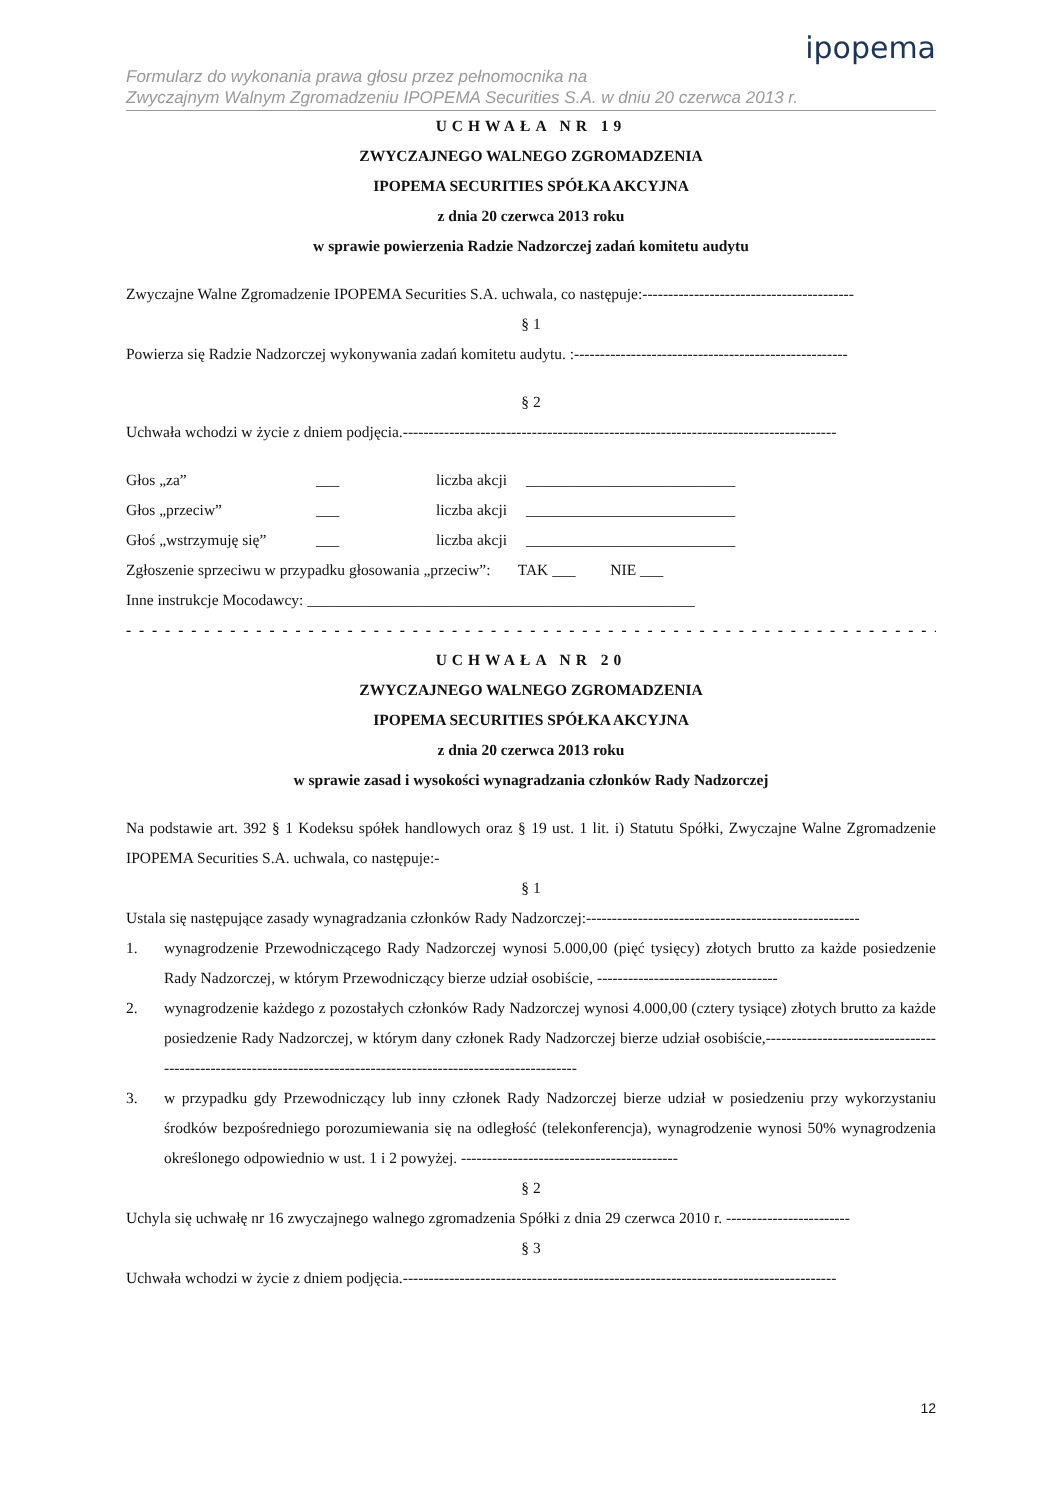ipopema
Formularz do wykonania prawa głosu przez pełnomocnika na
Zwyczajnym Walnym Zgromadzeniu IPOPEMA Securities S.A. w dniu 20 czerwca 2013 r.
UCHWAŁA NR 19
ZWYCZAJNEGO WALNEGO ZGROMADZENIA
IPOPEMA SECURITIES SPÓŁKA AKCYJNA
z dnia 20 czerwca 2013 roku
w sprawie powierzenia Radzie Nadzorczej zadań komitetu audytu
Zwyczajne Walne Zgromadzenie IPOPEMA Securities S.A. uchwala, co następuje:-----------------------------------------
§ 1
Powierza się Radzie Nadzorczej wykonywania zadań komitetu audytu. :-----------------------------------------------------
§ 2
Uchwała wchodzi w życie z dniem podjęcia.------------------------------------------------------------------------------------
Głos „za” ___ liczba akcji ___________________________ Głos „przeciw” ___ liczba akcji ___________________________ Głoś „wstrzymuję się” ___ liczba akcji ___________________________
Zgłoszenie sprzeciwu w przypadku głosowania „przeciw”: TAK ___ NIE ___
Inne instrukcje Mocodawcy: __________________________________________________
- - - - - - - - - - - - - - - - - - - - - - - - - - - - - - - - - - - - - - - - - - - - - - - - - - - - - - - - - - - - - - - -
UCHWAŁA NR 20
ZWYCZAJNEGO WALNEGO ZGROMADZENIA
IPOPEMA SECURITIES SPÓŁKA AKCYJNA
z dnia 20 czerwca 2013 roku
w sprawie zasad i wysokości wynagradzania członków Rady Nadzorczej
Na podstawie art. 392 § 1 Kodeksu spółek handlowych oraz § 19 ust. 1 lit. i) Statutu Spółki, Zwyczajne Walne Zgromadzenie IPOPEMA Securities S.A. uchwala, co następuje:-
§ 1
Ustala się następujące zasady wynagradzania członków Rady Nadzorczej:-----------------------------------------------------
1. wynagrodzenie Przewodniczącego Rady Nadzorczej wynosi 5.000,00 (pięć tysięcy) złotych brutto za każde posiedzenie Rady Nadzorczej, w którym Przewodniczący bierze udział osobiście, -----------------------------------
2. wynagrodzenie każdego z pozostałych członków Rady Nadzorczej wynosi 4.000,00 (cztery tysiące) złotych brutto za każde posiedzenie Rady Nadzorczej, w którym dany członek Rady Nadzorczej bierze udział osobiście,-----------------------------------------------------------------------------------------------------------------
3. w przypadku gdy Przewodniczący lub inny członek Rady Nadzorczej bierze udział w posiedzeniu przy wykorzystaniu środków bezpośredniego porozumiewania się na odległość (telekonferencja), wynagrodzenie wynosi 50% wynagrodzenia określonego odpowiednio w ust. 1 i 2 powyżej. ------------------------------------------
§ 2
Uchyla się uchwałę nr 16 zwyczajnego walnego zgromadzenia Spółki z dnia 29 czerwca 2010 r. ------------------------
§ 3
Uchwała wchodzi w życie z dniem podjęcia.------------------------------------------------------------------------------------
12